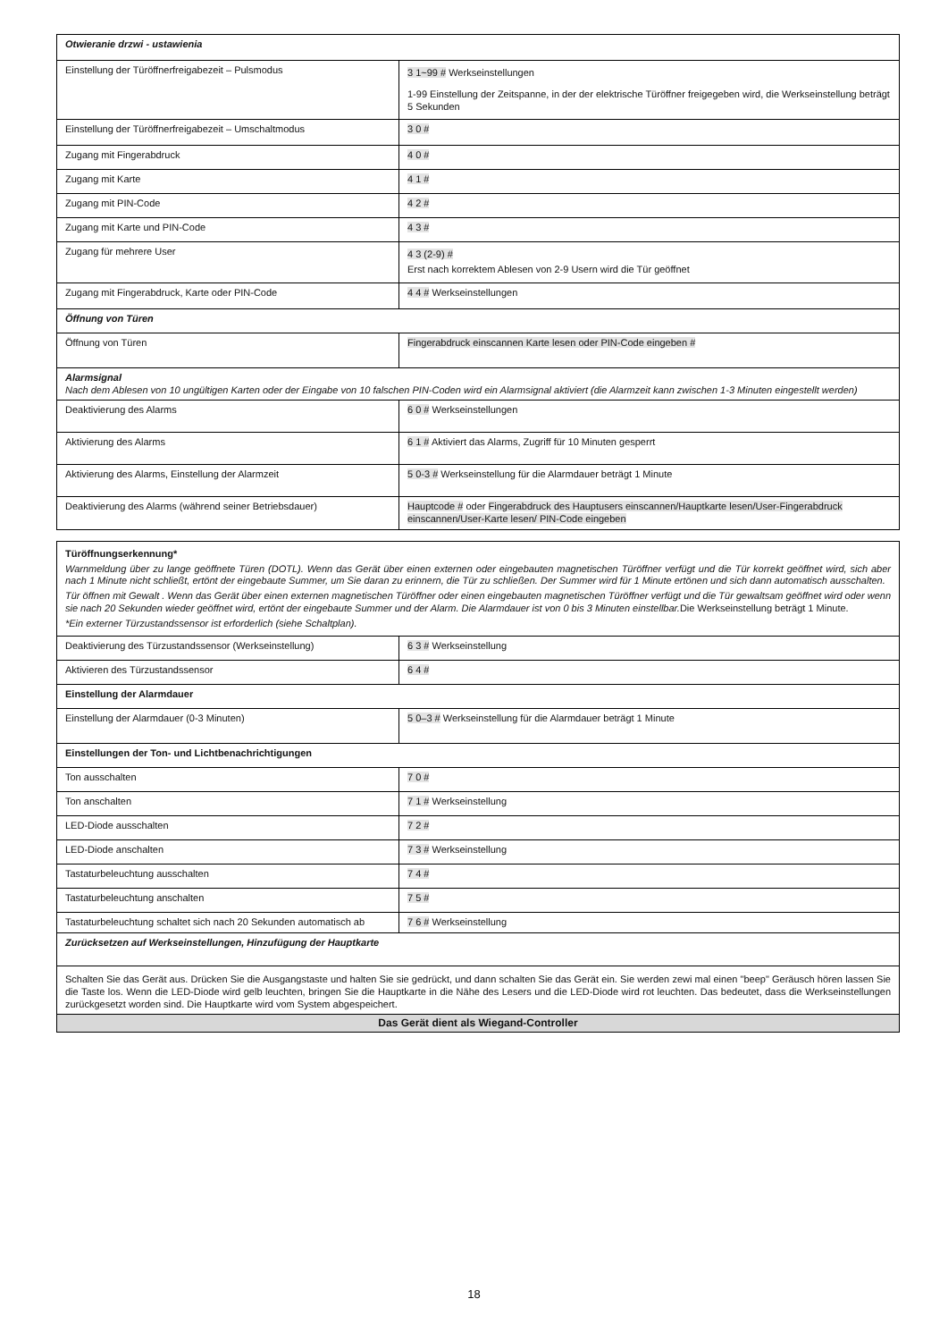| Otwieranie drzwi - ustawienia | |
| Einstellung der Türöffnerfreigabezeit – Pulsmodus | 3 1~99 # Werkseinstellungen 1-99 Einstellung der Zeitspanne, in der der elektrische Türöffner freigegeben wird, die Werkseinstellung beträgt 5 Sekunden |
| Einstellung der Türöffnerfreigabezeit – Umschaltmodus | 3 0 # |
| Zugang mit Fingerabdruck | 4 0 # |
| Zugang mit Karte | 4 1 # |
| Zugang mit PIN-Code | 4 2 # |
| Zugang mit Karte und PIN-Code | 4 3 # |
| Zugang für mehrere User | 4 3 (2-9) # Erst nach korrektem Ablesen von 2-9 Usern wird die Tür geöffnet |
| Zugang mit Fingerabdruck, Karte oder PIN-Code | 4 4 # Werkseinstellungen |
| Öffnung von Türen | |
| Öffnung von Türen | Fingerabdruck einscannen Karte lesen oder PIN-Code eingeben # |
| Alarmsignal Nach dem Ablesen von 10 ungültigen Karten oder der Eingabe von 10 falschen PIN-Coden wird ein Alarmsignal aktiviert (die Alarmzeit kann zwischen 1-3 Minuten eingestellt werden) | |
| Deaktivierung des Alarms | 6 0 # Werkseinstellungen |
| Aktivierung des Alarms | 6 1 # Aktiviert das Alarms, Zugriff für 10 Minuten gesperrt |
| Aktivierung des Alarms, Einstellung der Alarmzeit | 5 0-3 # Werkseinstellung für die Alarmdauer beträgt 1 Minute |
| Deaktivierung des Alarms (während seiner Betriebsdauer) | Hauptcode # oder Fingerabdruck des Hauptusers einscannen/Hauptkarte lesen/User-Fingerabdruck einscannen/User-Karte lesen/ PIN-Code eingeben |
| Türöffnungserkennung* Warnmeldung über zu lange geöffnete Türen (DOTL). Wenn das Gerät über einen externen oder eingebauten magnetischen Türöffner verfügt und die Tür korrekt geöffnet wird, sich aber nach 1 Minute nicht schließt, ertönt der eingebaute Summer, um Sie daran zu erinnern, die Tür zu schließen. Der Summer wird für 1 Minute ertönen und sich dann automatisch ausschalten. Tür öffnen mit Gewalt . Wenn das Gerät über einen externen magnetischen Türöffner oder einen eingebauten magnetischen Türöffner verfügt und die Tür gewaltsam geöffnet wird oder wenn sie nach 20 Sekunden wieder geöffnet wird, ertönt der eingebaute Summer und der Alarm. Die Alarmdauer ist von 0 bis 3 Minuten einstellbar. Die Werkseinstellung beträgt 1 Minute. *Ein externer Türzustandssensor ist erforderlich (siehe Schaltplan). | |
| Deaktivierung des Türzustandssensor (Werkseinstellung) | 6 3 # Werkseinstellung |
| Aktivieren des Türzustandssensor | 6 4 # |
| Einstellung der Alarmdauer | |
| Einstellung der Alarmdauer (0-3 Minuten) | 5 0–3 # Werkseinstellung für die Alarmdauer beträgt 1 Minute |
| Einstellungen der Ton- und Lichtbenachrichtigungen | |
| Ton ausschalten | 7 0 # |
| Ton anschalten | 7 1 # Werkseinstellung |
| LED-Diode ausschalten | 7 2 # |
| LED-Diode anschalten | 7 3 # Werkseinstellung |
| Tastaturbeleuchtung ausschalten | 7 4 # |
| Tastaturbeleuchtung anschalten | 7 5 # |
| Tastaturbeleuchtung schaltet sich nach 20 Sekunden automatisch ab | 7 6 # Werkseinstellung |
| Zurücksetzen auf Werkseinstellungen, Hinzufügung der Hauptkarte | |
| Schalten Sie das Gerät aus. Drücken Sie die Ausgangstaste und halten Sie sie gedrückt, und dann schalten Sie das Gerät ein. Sie werden zewi mal einen "beep" Geräusch hören lassen Sie die Taste los. Wenn die LED-Diode wird gelb leuchten, bringen Sie die Hauptkarte in die Nähe des Lesers und die LED-Diode wird rot leuchten. Das bedeutet, dass die Werkseinstellungen zurückgesetzt worden sind. Die Hauptkarte wird vom System abgespeichert. | |
| Das Gerät dient als Wiegand-Controller | |
18